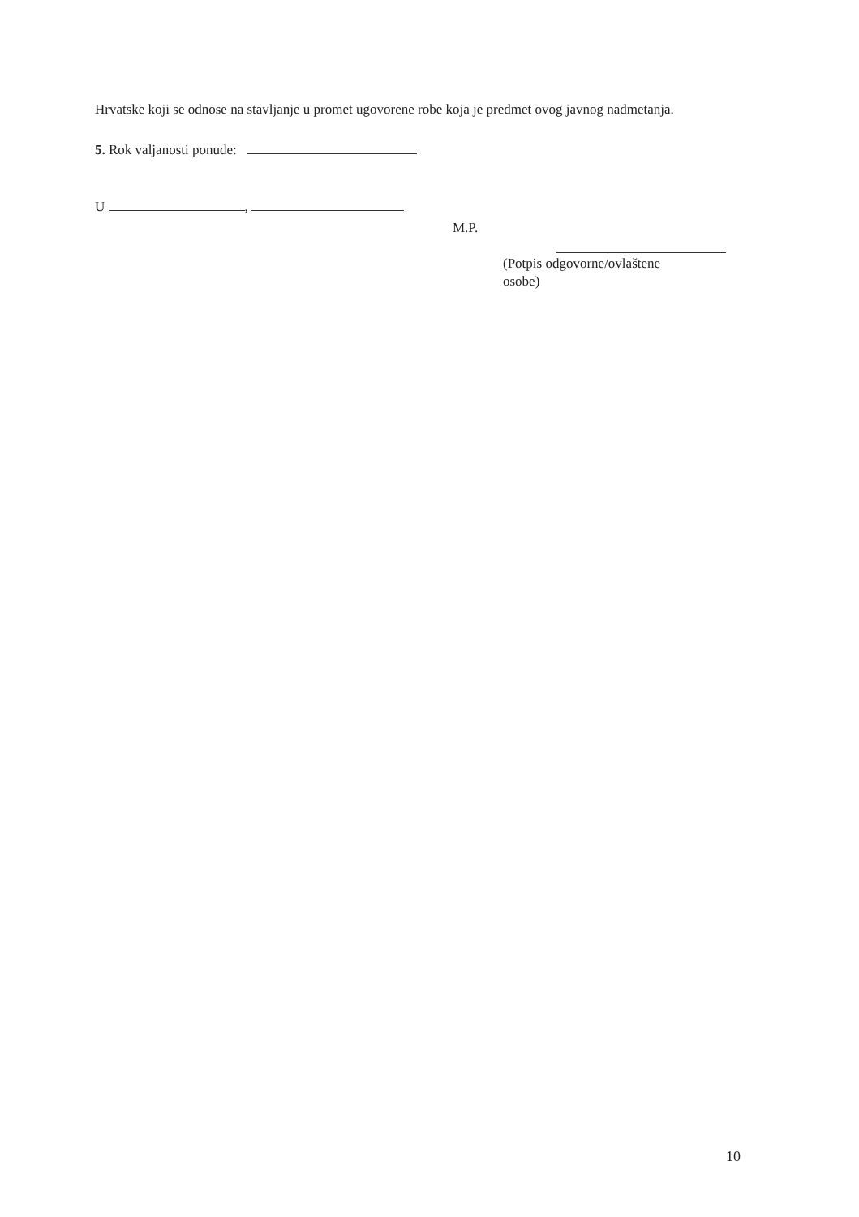Hrvatske koji se odnose na stavljanje u promet ugovorene robe koja je predmet ovog javnog nadmetanja.
5. Rok valjanosti ponude:
U ,
M.P.
(Potpis odgovorne/ovlaštene osobe)
10